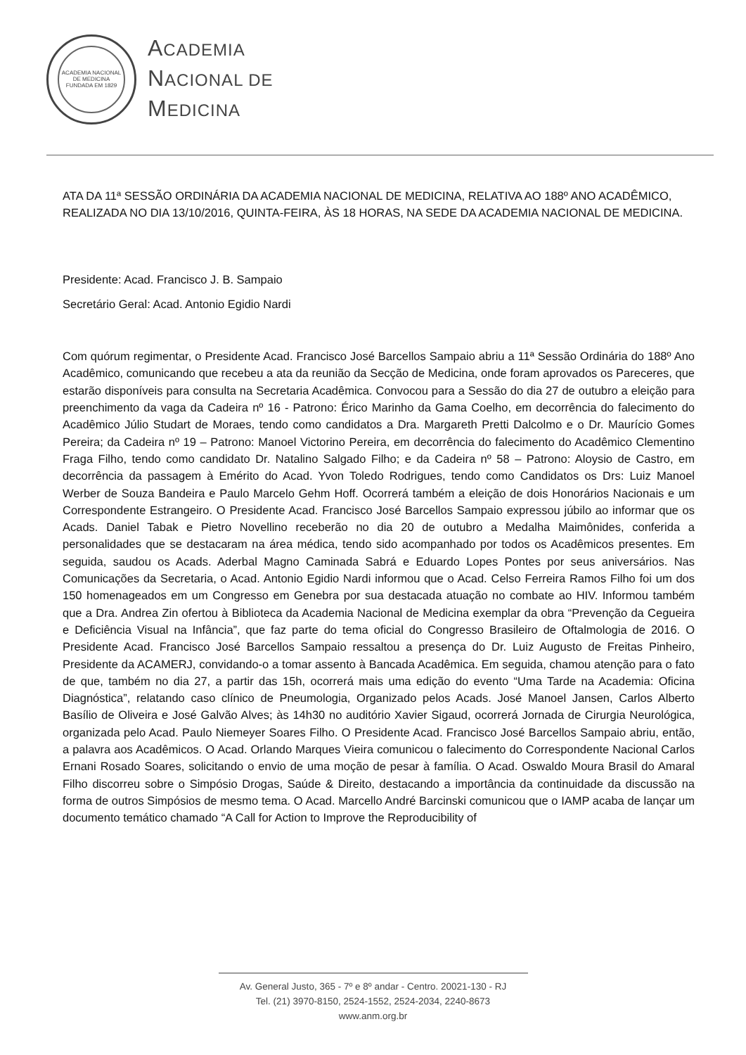ACADEMIA NACIONAL DE MEDICINA
FUNDADA EM 1829
ACADEMIA
NACIONAL DE
MEDICINA
ATA DA 11ª SESSÃO ORDINÁRIA DA ACADEMIA NACIONAL DE MEDICINA, RELATIVA AO 188º ANO ACADÊMICO, REALIZADA NO DIA 13/10/2016, QUINTA-FEIRA, ÀS 18 HORAS, NA SEDE DA ACADEMIA NACIONAL DE MEDICINA.
Presidente: Acad. Francisco J. B. Sampaio
Secretário Geral: Acad. Antonio Egidio Nardi
Com quórum regimentar, o Presidente Acad. Francisco José Barcellos Sampaio abriu a 11ª Sessão Ordinária do 188º Ano Acadêmico, comunicando que recebeu a ata da reunião da Secção de Medicina, onde foram aprovados os Pareceres, que estarão disponíveis para consulta na Secretaria Acadêmica. Convocou para a Sessão do dia 27 de outubro a eleição para preenchimento da vaga da Cadeira nº 16 - Patrono: Érico Marinho da Gama Coelho, em decorrência do falecimento do Acadêmico Júlio Studart de Moraes, tendo como candidatos a Dra. Margareth Pretti Dalcolmo e o Dr. Maurício Gomes Pereira; da Cadeira nº 19 – Patrono: Manoel Victorino Pereira, em decorrência do falecimento do Acadêmico Clementino Fraga Filho, tendo como candidato Dr. Natalino Salgado Filho; e da Cadeira nº 58 – Patrono: Aloysio de Castro, em decorrência da passagem à Emérito do Acad. Yvon Toledo Rodrigues, tendo como Candidatos os Drs: Luiz Manoel Werber de Souza Bandeira e Paulo Marcelo Gehm Hoff. Ocorrerá também a eleição de dois Honorários Nacionais e um Correspondente Estrangeiro. O Presidente Acad. Francisco José Barcellos Sampaio expressou júbilo ao informar que os Acads. Daniel Tabak e Pietro Novellino receberão no dia 20 de outubro a Medalha Maimônides, conferida a personalidades que se destacaram na área médica, tendo sido acompanhado por todos os Acadêmicos presentes. Em seguida, saudou os Acads. Aderbal Magno Caminada Sabrá e Eduardo Lopes Pontes por seus aniversários. Nas Comunicações da Secretaria, o Acad. Antonio Egidio Nardi informou que o Acad. Celso Ferreira Ramos Filho foi um dos 150 homenageados em um Congresso em Genebra por sua destacada atuação no combate ao HIV. Informou também que a Dra. Andrea Zin ofertou à Biblioteca da Academia Nacional de Medicina exemplar da obra “Prevenção da Cegueira e Deficiência Visual na Infância”, que faz parte do tema oficial do Congresso Brasileiro de Oftalmologia de 2016. O Presidente Acad. Francisco José Barcellos Sampaio ressaltou a presença do Dr. Luiz Augusto de Freitas Pinheiro, Presidente da ACAMERJ, convidando-o a tomar assento à Bancada Acadêmica. Em seguida, chamou atenção para o fato de que, também no dia 27, a partir das 15h, ocorrerá mais uma edição do evento “Uma Tarde na Academia: Oficina Diagnóstica”, relatando caso clínico de Pneumologia, Organizado pelos Acads. José Manoel Jansen, Carlos Alberto Basílio de Oliveira e José Galvão Alves; às 14h30 no auditório Xavier Sigaud, ocorrerá Jornada de Cirurgia Neurológica, organizada pelo Acad. Paulo Niemeyer Soares Filho. O Presidente Acad. Francisco José Barcellos Sampaio abriu, então, a palavra aos Acadêmicos. O Acad. Orlando Marques Vieira comunicou o falecimento do Correspondente Nacional Carlos Ernani Rosado Soares, solicitando o envio de uma moção de pesar à família. O Acad. Oswaldo Moura Brasil do Amaral Filho discorreu sobre o Simpósio Drogas, Saúde & Direito, destacando a importância da continuidade da discussão na forma de outros Simpósios de mesmo tema. O Acad. Marcello André Barcinski comunicou que o IAMP acaba de lançar um documento temático chamado “A Call for Action to Improve the Reproducibility of
Av. General Justo, 365 - 7º e 8º andar - Centro. 20021-130 - RJ
Tel. (21) 3970-8150, 2524-1552, 2524-2034, 2240-8673
www.anm.org.br